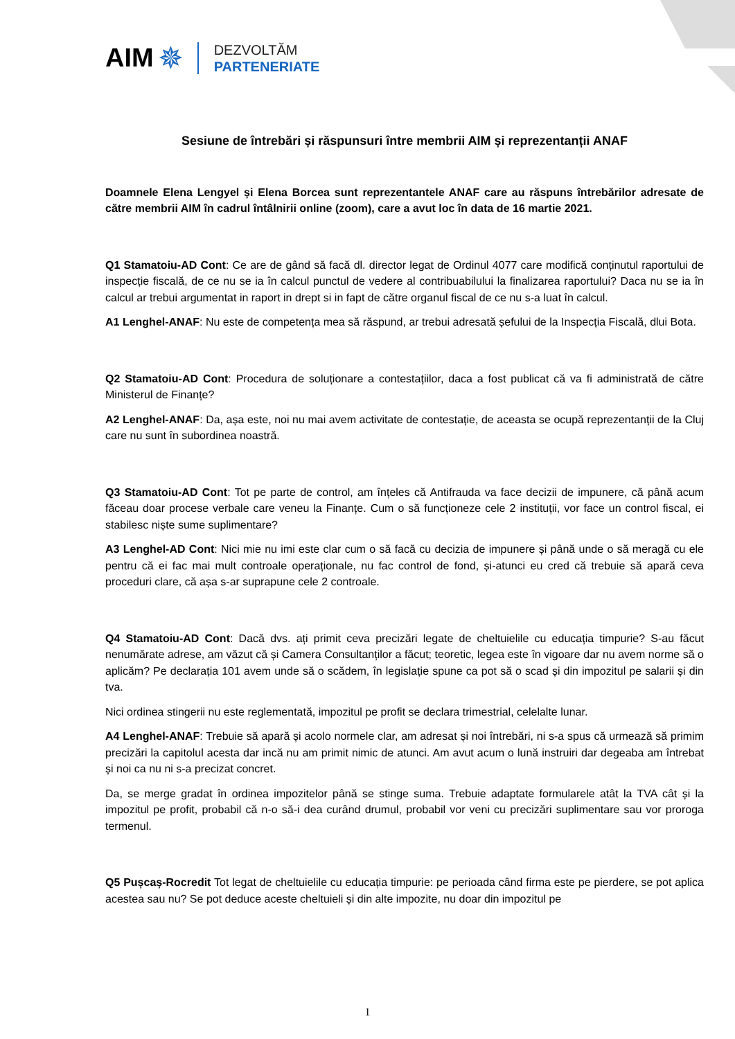AIM ✵
DEZVOLTĂM
PARTENERIATE
Sesiune de întrebări și răspunsuri între membrii AIM și reprezentanții ANAF
Doamnele Elena Lengyel și Elena Borcea sunt reprezentantele ANAF care au răspuns întrebărilor adresate de către membrii AIM în cadrul întâlnirii online (zoom), care a avut loc în data de 16 martie 2021.
Q1 Stamatoiu-AD Cont: Ce are de gând să facă dl. director legat de Ordinul 4077 care modifică conținutul raportului de inspecție fiscală, de ce nu se ia în calcul punctul de vedere al contribuabilului la finalizarea raportului? Daca nu se ia în calcul ar trebui argumentat in raport in drept si in fapt de către organul fiscal de ce nu s-a luat în calcul.
A1 Lenghel-ANAF: Nu este de competența mea să răspund, ar trebui adresată șefului de la Inspecția Fiscală, dlui Bota.
Q2 Stamatoiu-AD Cont: Procedura de soluționare a contestațiilor, daca a fost publicat că va fi administrată de către Ministerul de Finanțe?
A2 Lenghel-ANAF: Da, așa este, noi nu mai avem activitate de contestație, de aceasta se ocupă reprezentanții de la Cluj care nu sunt în subordinea noastră.
Q3 Stamatoiu-AD Cont: Tot pe parte de control, am înțeles că Antifrauda va face decizii de impunere, că până acum făceau doar procese verbale care veneu la Finanțe. Cum o să funcționeze cele 2 instituții, vor face un control fiscal, ei stabilesc niște sume suplimentare?
A3 Lenghel-AD Cont: Nici mie nu imi este clar cum o să facă cu decizia de impunere și până unde o să meragă cu ele pentru că ei fac mai mult controale operaționale, nu fac control de fond, și-atunci eu cred că trebuie să apară ceva proceduri clare, că așa s-ar suprapune cele 2 controale.
Q4 Stamatoiu-AD Cont: Dacă dvs. ați primit ceva precizări legate de cheltuielile cu educația timpurie? S-au făcut nenumărate adrese, am văzut că și Camera Consultanților a făcut; teoretic, legea este în vigoare dar nu avem norme să o aplicăm? Pe declarația 101 avem unde să o scădem, în legislație spune ca pot să o scad și din impozitul pe salarii și din tva.
Nici ordinea stingerii nu este reglementată, impozitul pe profit se declara trimestrial, celelalte lunar.
A4 Lenghel-ANAF: Trebuie să apară și acolo normele clar, am adresat și noi întrebări, ni s-a spus că urmează să primim precizări la capitolul acesta dar incă nu am primit nimic de atunci. Am avut acum o lună instruiri dar degeaba am întrebat și noi ca nu ni s-a precizat concret.
Da, se merge gradat în ordinea impozitelor până se stinge suma. Trebuie adaptate formularele atât la TVA cât și la impozitul pe profit, probabil că n-o să-i dea curând drumul, probabil vor veni cu precizări suplimentare sau vor proroga termenul.
Q5 Pușcaș-Rocredit Tot legat de cheltuielile cu educația timpurie: pe perioada când firma este pe pierdere, se pot aplica acestea sau nu? Se pot deduce aceste cheltuieli și din alte impozite, nu doar din impozitul pe
1